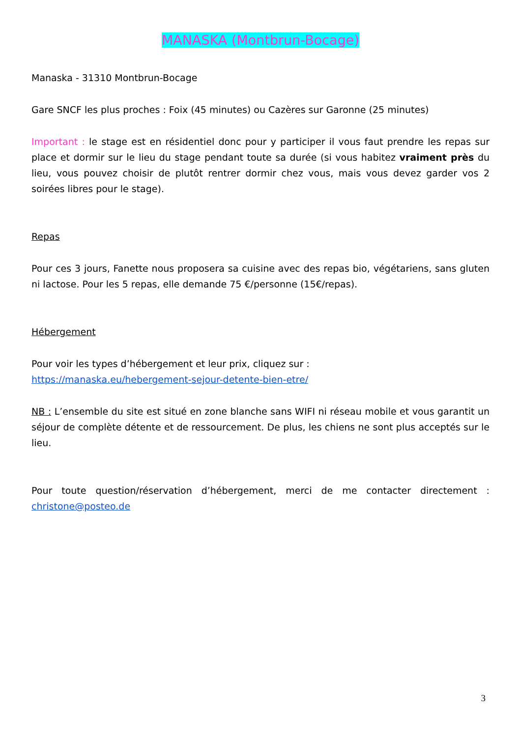MANASKA (Montbrun-Bocage)
Manaska - 31310 Montbrun-Bocage
Gare SNCF les plus proches : Foix (45 minutes) ou Cazères sur Garonne (25 minutes)
Important : le stage est en résidentiel donc pour y participer il vous faut prendre les repas sur place et dormir sur le lieu du stage pendant toute sa durée (si vous habitez vraiment près du lieu, vous pouvez choisir de plutôt rentrer dormir chez vous, mais vous devez garder vos 2 soirées libres pour le stage).
Repas
Pour ces 3 jours, Fanette nous proposera sa cuisine avec des repas bio, végétariens, sans gluten ni lactose. Pour les 5 repas, elle demande 75 €/personne (15€/repas).
Hébergement
Pour voir les types d’hébergement et leur prix, cliquez sur :
https://manaska.eu/hebergement-sejour-detente-bien-etre/
NB : L’ensemble du site est situé en zone blanche sans WIFI ni réseau mobile et vous garantit un séjour de complète détente et de ressourcement. De plus, les chiens ne sont plus acceptés sur le lieu.
Pour toute question/réservation d’hébergement, merci de me contacter directement : christone@posteo.de
3